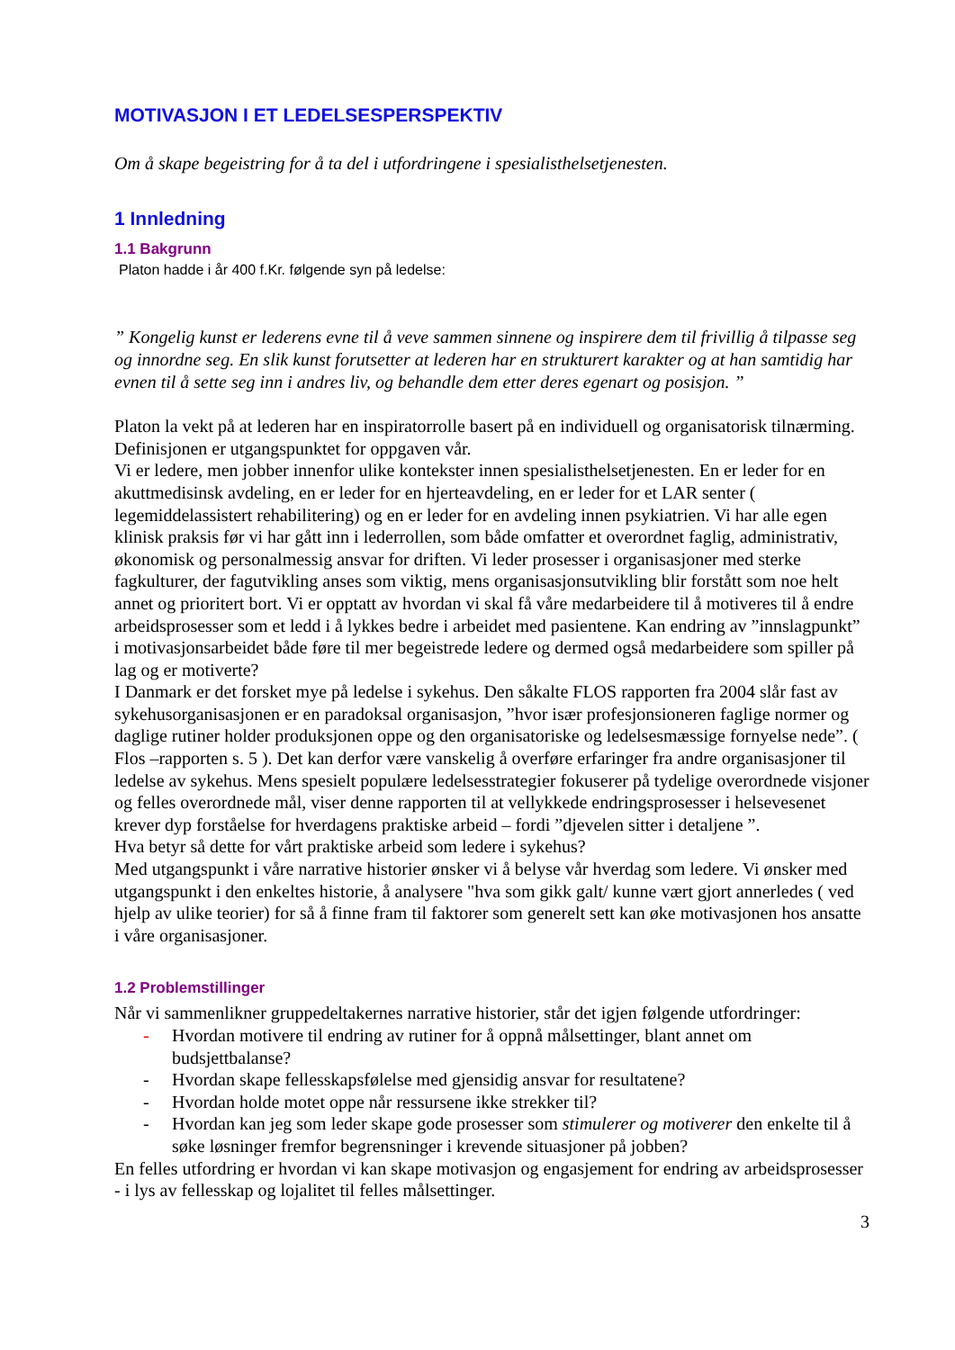MOTIVASJON I ET LEDELSESPERSPEKTIV
Om å skape begeistring for å ta del i utfordringene i spesialisthelsetjenesten.
1 Innledning
1.1 Bakgrunn
Platon hadde i år 400 f.Kr. følgende syn på ledelse:
” Kongelig kunst er lederens evne til å veve sammen sinnene og inspirere dem til frivillig å tilpasse seg og innordne seg. En slik kunst forutsetter at lederen har en strukturert karakter og at han samtidig har evnen til å sette seg inn i andres liv, og behandle dem etter deres egenart og posisjon. ”
Platon la vekt på at lederen har en inspiratorrolle basert på en individuell og organisatorisk tilnærming. Definisjonen er utgangspunktet for oppgaven vår.
Vi er ledere, men jobber innenfor ulike kontekster innen spesialisthelsetjenesten. En er leder for en akuttmedisinsk avdeling, en er leder for en hjerteavdeling, en er leder for et LAR senter ( legemiddelassistert rehabilitering) og en er leder for en avdeling innen psykiatrien. Vi har alle egen klinisk praksis før vi har gått inn i lederrollen, som både omfatter et overordnet faglig, administrativ, økonomisk og personalmessig ansvar for driften. Vi leder prosesser i organisasjoner med sterke fagkulturer, der fagutvikling anses som viktig, mens organisasjonsutvikling blir forstått som noe helt annet og prioritert bort. Vi er opptatt av hvordan vi skal få våre medarbeidere til å motiveres til å endre arbeidsprosesser som et ledd i å lykkes bedre i arbeidet med pasientene. Kan endring av ”innslagpunkt” i motivasjonsarbeidet både føre til mer begeistrede ledere og dermed også medarbeidere som spiller på lag og er motiverte?
I Danmark er det forsket mye på ledelse i sykehus. Den såkalte FLOS rapporten fra 2004 slår fast av sykehusorganisasjonen er en paradoksal organisasjon, ”hvor især profesjonsioneren faglige normer og daglige rutiner holder produksjonen oppe og den organisatoriske og ledelsesmæssige fornyelse nede”. ( Flos –rapporten s. 5 ). Det kan derfor være vanskelig å overføre erfaringer fra andre organisasjoner til ledelse av sykehus. Mens spesielt populære ledelsesstrategier fokuserer på tydelige overordnede visjoner og felles overordnede mål, viser denne rapporten til at vellykkede endringsprosesser i helsevesenet krever dyp forståelse for hverdagens praktiske arbeid – fordi ”djevelen sitter i detaljene ”.
Hva betyr så dette for vårt praktiske arbeid som ledere i sykehus?
Med utgangspunkt i våre narrative historier ønsker vi å belyse vår hverdag som ledere. Vi ønsker med utgangspunkt i den enkeltes historie, å analysere "hva som gikk galt/ kunne vært gjort annerledes ( ved hjelp av ulike teorier) for så å finne fram til faktorer som generelt sett kan øke motivasjonen hos ansatte i våre organisasjoner.
1.2 Problemstillinger
Når vi sammenlikner gruppedeltakernes narrative historier, står det igjen følgende utfordringer:
- Hvordan motivere til endring av rutiner for å oppnå målsettinger, blant annet om budsjettbalanse?
- Hvordan skape fellesskapsfølelse med gjensidig ansvar for resultatene?
- Hvordan holde motet oppe når ressursene ikke strekker til?
- Hvordan kan jeg som leder skape gode prosesser som stimulerer og motiverer den enkelte til å søke løsninger fremfor begrensninger i krevende situasjoner på jobben?
En felles utfordring er hvordan vi kan skape motivasjon og engasjement for endring av arbeidsprosesser - i lys av fellesskap og lojalitet til felles målsettinger.
3